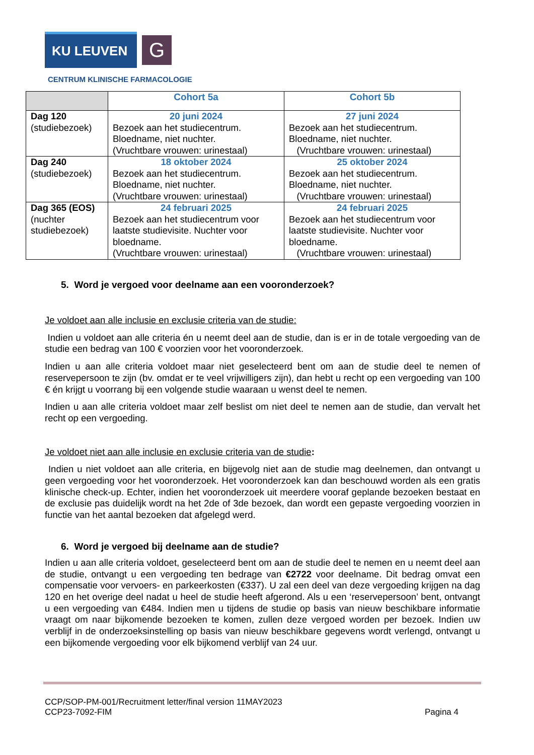KU LEUVEN G
CENTRUM KLINISCHE FARMACOLOGIE
| | Cohort 5a | Cohort 5b |
| --- | --- | --- |
| Dag 120 (studiebezoek) | 20 juni 2024 Bezoek aan het studiecentrum. Bloedname, niet nuchter. (Vruchtbare vrouwen: urinestaal) | 27 juni 2024 Bezoek aan het studiecentrum. Bloedname, niet nuchter. (Vruchtbare vrouwen: urinestaal) |
| Dag 240 (studiebezoek) | 18 oktober 2024 Bezoek aan het studiecentrum. Bloedname, niet nuchter. (Vruchtbare vrouwen: urinestaal) | 25 oktober 2024 Bezoek aan het studiecentrum. Bloedname, niet nuchter. (Vruchtbare vrouwen: urinestaal) |
| Dag 365 (EOS) (nuchter studiebezoek) | 24 februari 2025 Bezoek aan het studiecentrum voor laatste studievisite. Nuchter voor bloedname. (Vruchtbare vrouwen: urinestaal) | 24 februari 2025 Bezoek aan het studiecentrum voor laatste studievisite. Nuchter voor bloedname. (Vruchtbare vrouwen: urinestaal) |
5. Word je vergoed voor deelname aan een vooronderzoek?
Je voldoet aan alle inclusie en exclusie criteria van de studie:
Indien u voldoet aan alle criteria én u neemt deel aan de studie, dan is er in de totale vergoeding van de studie een bedrag van 100 € voorzien voor het vooronderzoek.
Indien u aan alle criteria voldoet maar niet geselecteerd bent om aan de studie deel te nemen of reservepersoon te zijn (bv. omdat er te veel vrijwilligers zijn), dan hebt u recht op een vergoeding van 100 € én krijgt u voorrang bij een volgende studie waaraan u wenst deel te nemen.
Indien u aan alle criteria voldoet maar zelf beslist om niet deel te nemen aan de studie, dan vervalt het recht op een vergoeding.
Je voldoet niet aan alle inclusie en exclusie criteria van de studie:
Indien u niet voldoet aan alle criteria, en bijgevolg niet aan de studie mag deelnemen, dan ontvangt u geen vergoeding voor het vooronderzoek. Het vooronderzoek kan dan beschouwd worden als een gratis klinische check-up. Echter, indien het vooronderzoek uit meerdere vooraf geplande bezoeken bestaat en de exclusie pas duidelijk wordt na het 2de of 3de bezoek, dan wordt een gepaste vergoeding voorzien in functie van het aantal bezoeken dat afgelegd werd.
6. Word je vergoed bij deelname aan de studie?
Indien u aan alle criteria voldoet, geselecteerd bent om aan de studie deel te nemen en u neemt deel aan de studie, ontvangt u een vergoeding ten bedrage van €2722 voor deelname. Dit bedrag omvat een compensatie voor vervoers- en parkeerkosten (€337). U zal een deel van deze vergoeding krijgen na dag 120 en het overige deel nadat u heel de studie heeft afgerond. Als u een ‘reservepersoon’ bent, ontvangt u een vergoeding van €484. Indien men u tijdens de studie op basis van nieuw beschikbare informatie vraagt om naar bijkomende bezoeken te komen, zullen deze vergoed worden per bezoek. Indien uw verblijf in de onderzoeksinstelling op basis van nieuw beschikbare gegevens wordt verlengd, ontvangt u een bijkomende vergoeding voor elk bijkomend verblijf van 24 uur.
CCP/SOP-PM-001/Recruitment letter/final version 11MAY2023
CCP23-7092-FIM
Pagina 4